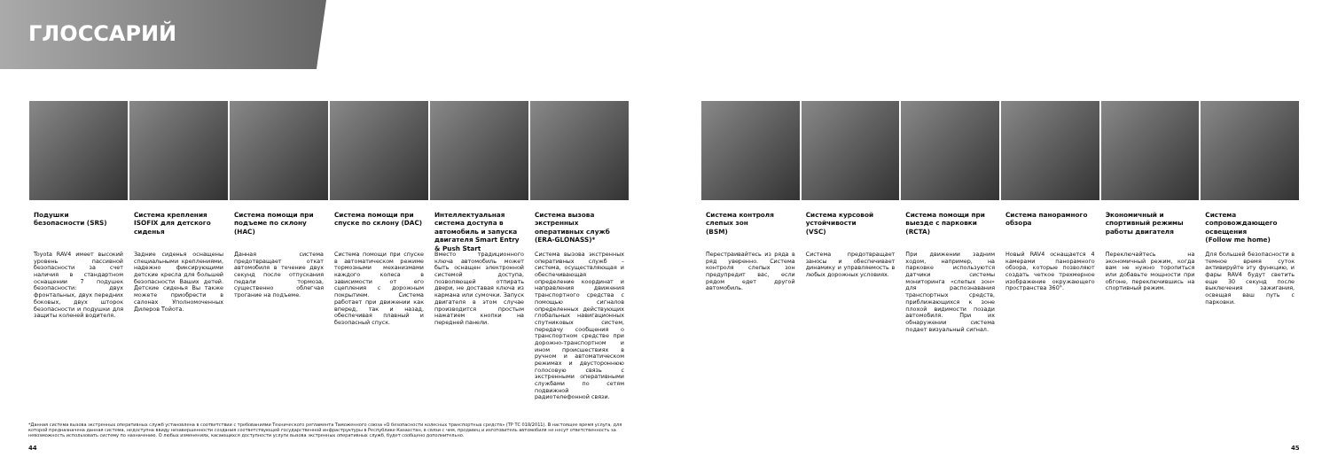ГЛОССАРИЙ
Подушки
безопасности (SRS)
Toyota RAV4 имеет высокий уровень пассивной безопасности за счет наличия в стандартном оснащении 7 подушек безопасности: двух фронтальных, двух передних боковых, двух шторок безопасности и подушки для защиты коленей водителя.
Система крепления ISOFIX для детского сиденья
Задние сиденья оснащены специальными креплениями, надежно фиксирующими детские кресла для большей безопасности Ваших детей. Детские сиденья Вы также можете приобрести в салонах Уполномоченных Дилеров Тойота.
Система помощи при подъеме по склону (HAC)
Данная система предотвращает откат автомобиля в течение двух секунд после отпускания педали тормоза, существенно облегчая трогание на подъеме.
Система помощи при спуске по склону (DAC)
Система помощи при спуске в автоматическом режиме тормозными механизмами каждого колеса в зависимости от его сцепления с дорожным покрытием. Система работает при движении как вперед, так и назад, обеспечивая плавный и безопасный спуск.
Интеллектуальная система доступа в автомобиль и запуска двигателя Smart Entry & Push Start
Вместо традиционного ключа автомобиль может быть оснащен электронной системой доступа, позволяющей отпирать двери, не доставая ключа из кармана или сумочки. Запуск двигателя в этом случае производится простым нажатием кнопки на передней панели.
Система вызова экстренных оперативных служб (ERA-GLONASS)*
Система вызова экстренных оперативных служб – система, осуществляющая и обеспечивающая определение координат и направления движения транспортного средства с помощью сигналов определенных действующих глобальных навигационных спутниковых систем, передачу сообщения о транспортном средстве при дорожно-транспортном и ином происшествиях в ручном и автоматическом режимах и двустороннюю голосовую связь с экстренными оперативными службами по сетям подвижной радиотелефонной связи.
Система контроля слепых зон
(BSM)
Перестраивайтесь из ряда в ряд уверенно. Система контроля слепых зон предупредит вас, если рядом едет другой автомобиль.
Система курсовой устойчивости
(VSC)
Система предотвращает заносы и обеспечивает динамику и управляемость в любых дорожных условиях.
Система помощи при выезде с парковки
(RCTA)
При движении задним ходом, например, на парковке используются датчики системы мониторинга «слепых зон» для распознавания транспортных средств, приближающихся к зоне плохой видимости позади автомобиля. При их обнаружении система подает визуальный сигнал.
Система панорамного обзора
Новый RAV4 оснащается 4 камерами панорамного обзора, которые позволяют создать четкое трехмерное изображение окружающего пространства 360°.
Экономичный и спортивный режимы работы двигателя
Переключайтесь на экономичный режим, когда вам не нужно торопиться или добавьте мощности при обгоне, переключившись на спортивный режим.
Система сопровождающего освещения
(Follow me home)
Для большей безопасности в темное время суток активируйте эту функцию, и фары RAV4 будут светить еще 30 секунд после выключения зажигания, освещая ваш путь с парковки.
*Данная система вызова экстренных оперативных служб установлена в соответствии с требованиями Технического регламента Таможенного союза «О безопасности колесных транспортных средств» (ТР ТС 018/2011). В настоящее время услуга, для которой предназначена данная система, недоступна ввиду незавершенности создания соответствующей государственной инфраструктуры в Республике Казахстан, в связи с чем, продавец и изготовитель автомобиля не несут ответственность за невозможность использовать систему по назначению. О любых изменениях, касающихся доступности услуги вызова экстренных оперативных служб, будет сообщено дополнительно.
44 45